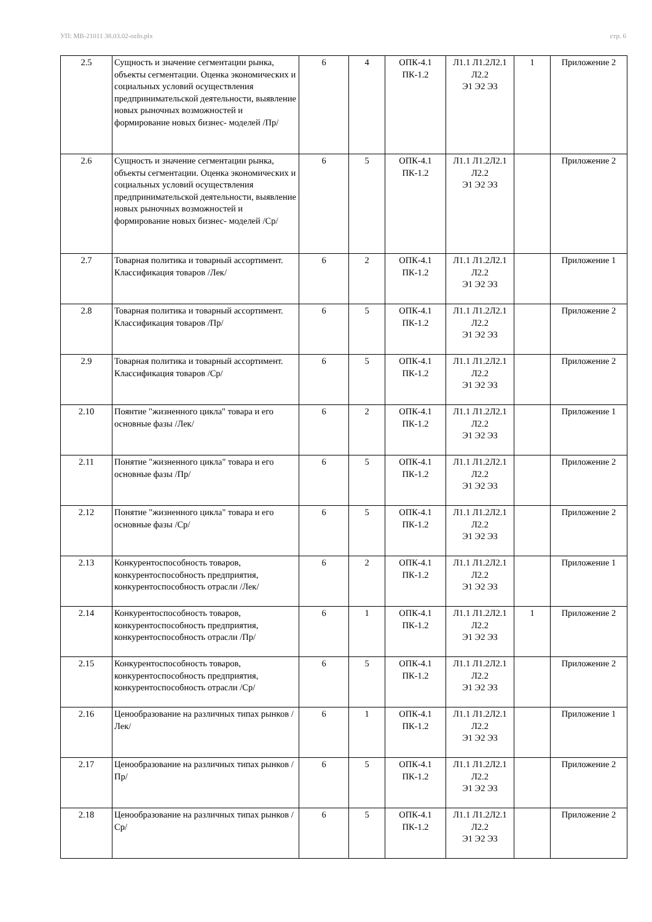УП: МВ-21011 38.03.02-ozfo.plx стр. 6
| 2.5 | Сущность и значение сегментации рынка, объекты сегментации. Оценка экономических и социальных условий осуществления предпринимательской деятельности, выявление новых рыночных возможностей и формирование новых бизнес- моделей /Пр/ | 6 | 4 | ОПК-4.1 ПК-1.2 | Л1.1 Л1.2Л2.1 Л2.2 Э1 Э2 Э3 | 1 | Приложение 2 |
| 2.6 | Сущность и значение сегментации рынка, объекты сегментации. Оценка экономических и социальных условий осуществления предпринимательской деятельности, выявление новых рыночных возможностей и формирование новых бизнес- моделей /Ср/ | 6 | 5 | ОПК-4.1 ПК-1.2 | Л1.1 Л1.2Л2.1 Л2.2 Э1 Э2 Э3 | | Приложение 2 |
| 2.7 | Товарная политика и товарный ассортимент. Классификация товаров /Лек/ | 6 | 2 | ОПК-4.1 ПК-1.2 | Л1.1 Л1.2Л2.1 Л2.2 Э1 Э2 Э3 | | Приложение 1 |
| 2.8 | Товарная политика и товарный ассортимент. Классификация товаров /Пр/ | 6 | 5 | ОПК-4.1 ПК-1.2 | Л1.1 Л1.2Л2.1 Л2.2 Э1 Э2 Э3 | | Приложение 2 |
| 2.9 | Товарная политика и товарный ассортимент. Классификация товаров /Ср/ | 6 | 5 | ОПК-4.1 ПК-1.2 | Л1.1 Л1.2Л2.1 Л2.2 Э1 Э2 Э3 | | Приложение 2 |
| 2.10 | Поянтие "жизненного цикла" товара и его основные фазы /Лек/ | 6 | 2 | ОПК-4.1 ПК-1.2 | Л1.1 Л1.2Л2.1 Л2.2 Э1 Э2 Э3 | | Приложение 1 |
| 2.11 | Понятие "жизненного цикла" товара и его основные фазы /Пр/ | 6 | 5 | ОПК-4.1 ПК-1.2 | Л1.1 Л1.2Л2.1 Л2.2 Э1 Э2 Э3 | | Приложение 2 |
| 2.12 | Понятие "жизненного цикла" товара и его основные фазы /Ср/ | 6 | 5 | ОПК-4.1 ПК-1.2 | Л1.1 Л1.2Л2.1 Л2.2 Э1 Э2 Э3 | | Приложение 2 |
| 2.13 | Конкурентоспособность товаров, конкурентоспособность предприятия, конкурентоспособность отрасли /Лек/ | 6 | 2 | ОПК-4.1 ПК-1.2 | Л1.1 Л1.2Л2.1 Л2.2 Э1 Э2 Э3 | | Приложение 1 |
| 2.14 | Конкурентоспособность товаров, конкурентоспособность предприятия, конкурентоспособность отрасли /Пр/ | 6 | 1 | ОПК-4.1 ПК-1.2 | Л1.1 Л1.2Л2.1 Л2.2 Э1 Э2 Э3 | 1 | Приложение 2 |
| 2.15 | Конкурентоспособность товаров, конкурентоспособность предприятия, конкурентоспособность отрасли /Ср/ | 6 | 5 | ОПК-4.1 ПК-1.2 | Л1.1 Л1.2Л2.1 Л2.2 Э1 Э2 Э3 | | Приложение 2 |
| 2.16 | Ценообразование на различных типах рынков /Лек/ | 6 | 1 | ОПК-4.1 ПК-1.2 | Л1.1 Л1.2Л2.1 Л2.2 Э1 Э2 Э3 | | Приложение 1 |
| 2.17 | Ценообразование на различных типах рынков /Пр/ | 6 | 5 | ОПК-4.1 ПК-1.2 | Л1.1 Л1.2Л2.1 Л2.2 Э1 Э2 Э3 | | Приложение 2 |
| 2.18 | Ценообразование на различных типах рынков /Ср/ | 6 | 5 | ОПК-4.1 ПК-1.2 | Л1.1 Л1.2Л2.1 Л2.2 Э1 Э2 Э3 | | Приложение 2 |